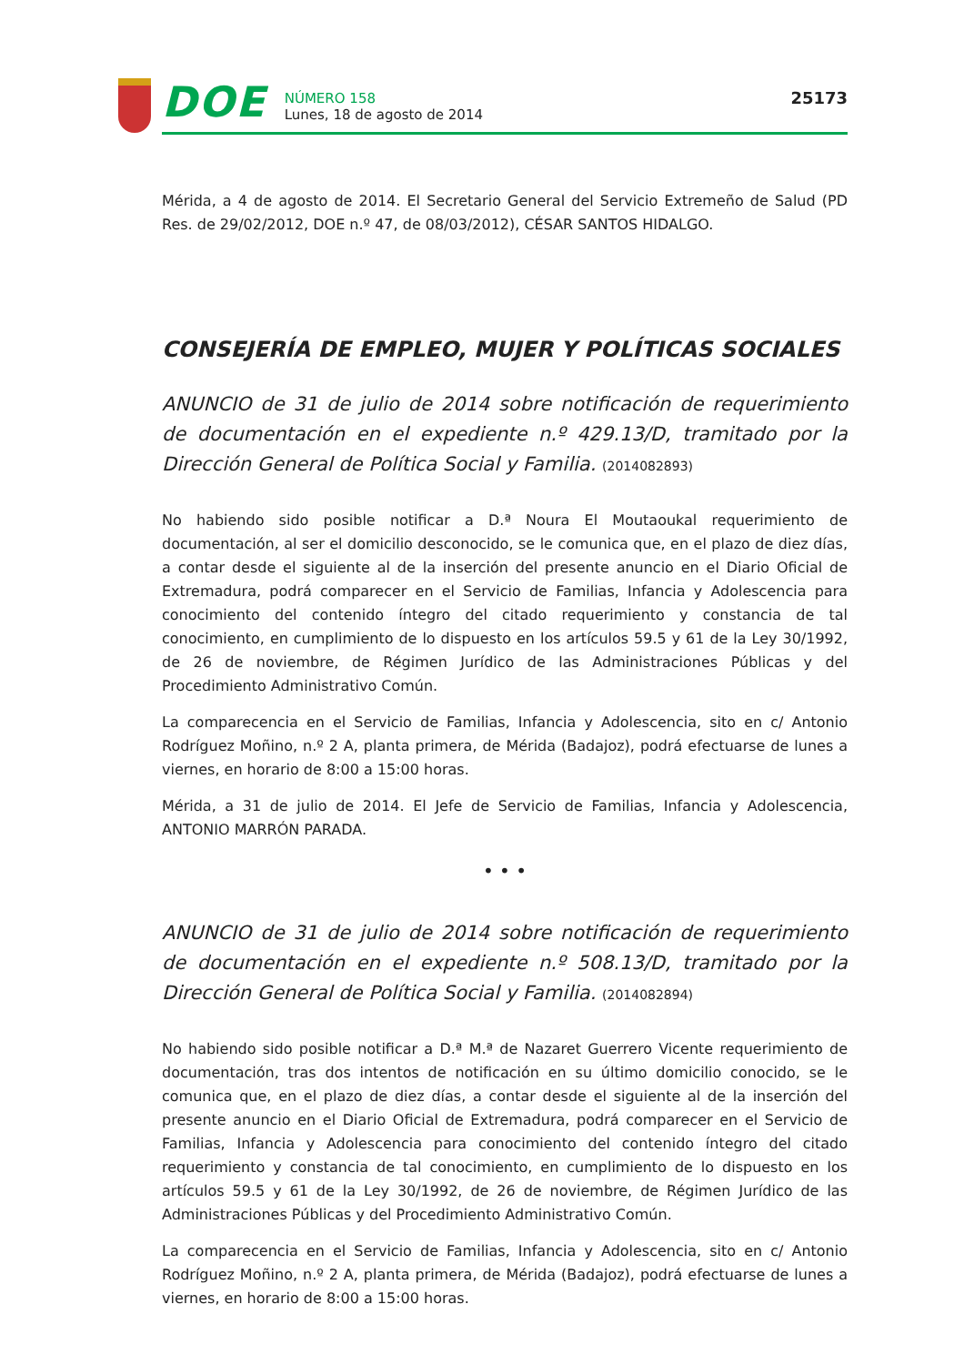DOE
NÚMERO 158
Lunes, 18 de agosto de 2014
25173
Mérida, a 4 de agosto de 2014. El Secretario General del Servicio Extremeño de Salud (PD Res. de 29/02/2012, DOE n.º 47, de 08/03/2012), CÉSAR SANTOS HIDALGO.
CONSEJERÍA DE EMPLEO, MUJER Y POLÍTICAS SOCIALES
ANUNCIO de 31 de julio de 2014 sobre notificación de requerimiento de documentación en el expediente n.º 429.13/D, tramitado por la Dirección General de Política Social y Familia. (2014082893)
No habiendo sido posible notificar a D.ª Noura El Moutaoukal requerimiento de documentación, al ser el domicilio desconocido, se le comunica que, en el plazo de diez días, a contar desde el siguiente al de la inserción del presente anuncio en el Diario Oficial de Extremadura, podrá comparecer en el Servicio de Familias, Infancia y Adolescencia para conocimiento del contenido íntegro del citado requerimiento y constancia de tal conocimiento, en cumplimiento de lo dispuesto en los artículos 59.5 y 61 de la Ley 30/1992, de 26 de noviembre, de Régimen Jurídico de las Administraciones Públicas y del Procedimiento Administrativo Común.
La comparecencia en el Servicio de Familias, Infancia y Adolescencia, sito en c/ Antonio Rodríguez Moñino, n.º 2 A, planta primera, de Mérida (Badajoz), podrá efectuarse de lunes a viernes, en horario de 8:00 a 15:00 horas.
Mérida, a 31 de julio de 2014. El Jefe de Servicio de Familias, Infancia y Adolescencia, ANTONIO MARRÓN PARADA.
• • •
ANUNCIO de 31 de julio de 2014 sobre notificación de requerimiento de documentación en el expediente n.º 508.13/D, tramitado por la Dirección General de Política Social y Familia. (2014082894)
No habiendo sido posible notificar a D.ª M.ª de Nazaret Guerrero Vicente requerimiento de documentación, tras dos intentos de notificación en su último domicilio conocido, se le comunica que, en el plazo de diez días, a contar desde el siguiente al de la inserción del presente anuncio en el Diario Oficial de Extremadura, podrá comparecer en el Servicio de Familias, Infancia y Adolescencia para conocimiento del contenido íntegro del citado requerimiento y constancia de tal conocimiento, en cumplimiento de lo dispuesto en los artículos 59.5 y 61 de la Ley 30/1992, de 26 de noviembre, de Régimen Jurídico de las Administraciones Públicas y del Procedimiento Administrativo Común.
La comparecencia en el Servicio de Familias, Infancia y Adolescencia, sito en c/ Antonio Rodríguez Moñino, n.º 2 A, planta primera, de Mérida (Badajoz), podrá efectuarse de lunes a viernes, en horario de 8:00 a 15:00 horas.